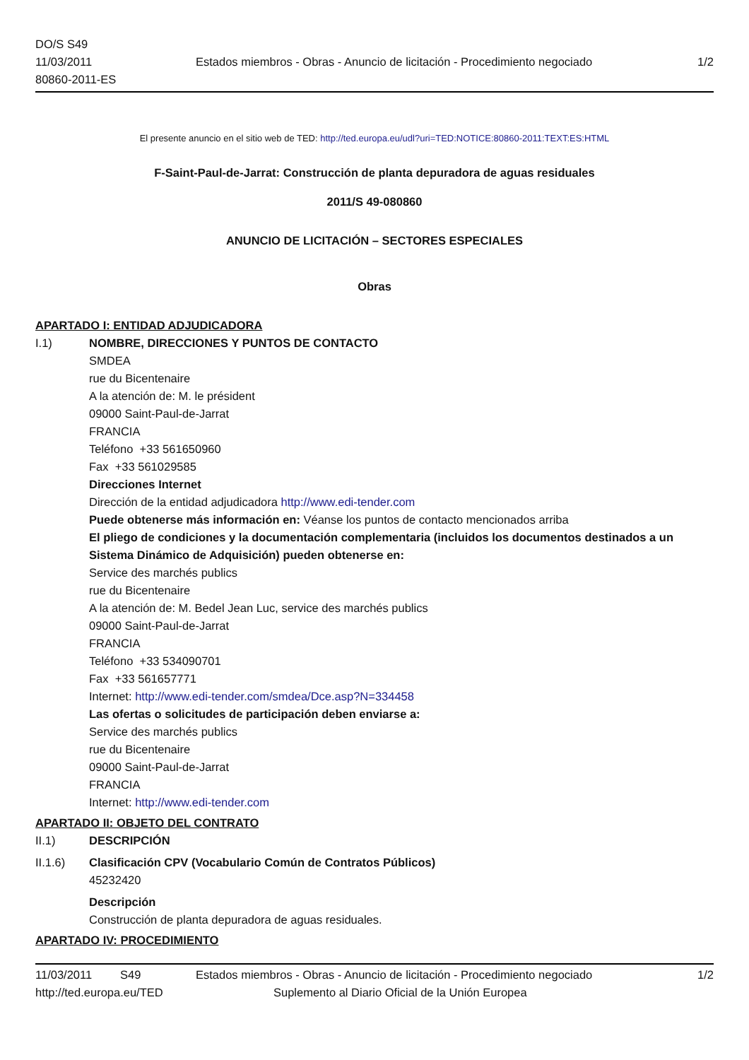DO/S S49
11/03/2011
80860-2011-ES
Estados miembros - Obras - Anuncio de licitación - Procedimiento negociado
1/2
El presente anuncio en el sitio web de TED: http://ted.europa.eu/udl?uri=TED:NOTICE:80860-2011:TEXT:ES:HTML
F-Saint-Paul-de-Jarrat: Construcción de planta depuradora de aguas residuales
2011/S 49-080860
ANUNCIO DE LICITACIÓN – SECTORES ESPECIALES
Obras
APARTADO I: ENTIDAD ADJUDICADORA
I.1) NOMBRE, DIRECCIONES Y PUNTOS DE CONTACTO
SMDEA
rue du Bicentenaire
A la atención de: M. le président
09000 Saint-Paul-de-Jarrat
FRANCIA
Teléfono +33 561650960
Fax +33 561029585
Direcciones Internet
Dirección de la entidad adjudicadora http://www.edi-tender.com
Puede obtenerse más información en: Véanse los puntos de contacto mencionados arriba
El pliego de condiciones y la documentación complementaria (incluidos los documentos destinados a un Sistema Dinámico de Adquisición) pueden obtenerse en:
Service des marchés publics
rue du Bicentenaire
A la atención de: M. Bedel Jean Luc, service des marchés publics
09000 Saint-Paul-de-Jarrat
FRANCIA
Teléfono +33 534090701
Fax +33 561657771
Internet: http://www.edi-tender.com/smdea/Dce.asp?N=334458
Las ofertas o solicitudes de participación deben enviarse a:
Service des marchés publics
rue du Bicentenaire
09000 Saint-Paul-de-Jarrat
FRANCIA
Internet: http://www.edi-tender.com
APARTADO II: OBJETO DEL CONTRATO
II.1) DESCRIPCIÓN
II.1.6) Clasificación CPV (Vocabulario Común de Contratos Públicos)
45232420
Descripción
Construcción de planta depuradora de aguas residuales.
APARTADO IV: PROCEDIMIENTO
11/03/2011 S49 Estados miembros - Obras - Anuncio de licitación - Procedimiento negociado 1/2
http://ted.europa.eu/TED Suplemento al Diario Oficial de la Unión Europea